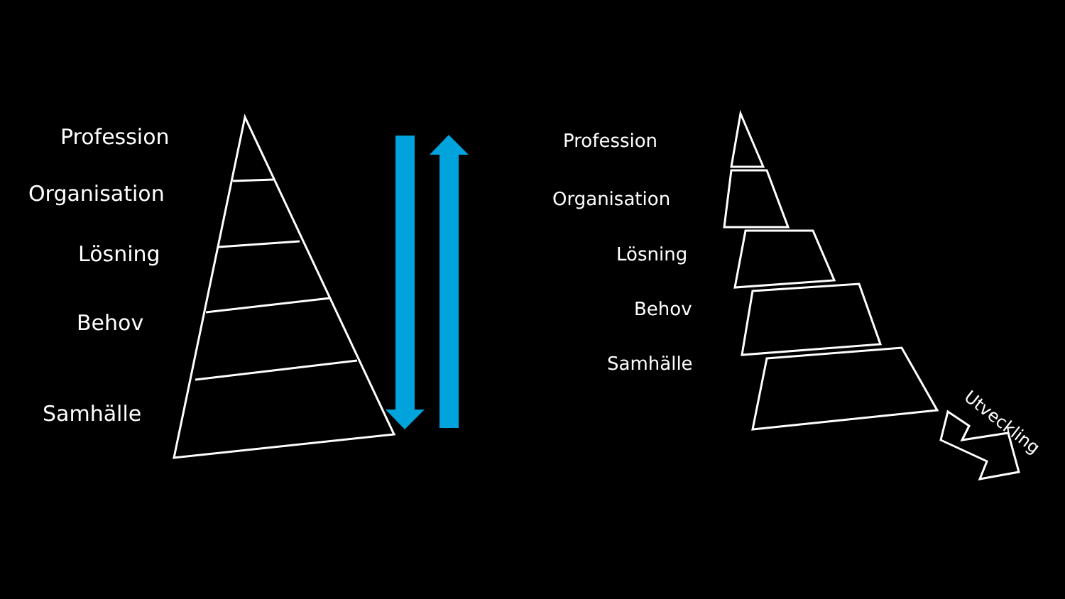Profession
Organisation
Lösning
Behov
Samhälle
Profession
Organisation
Lösning
Behov
Samhälle
Utveckling